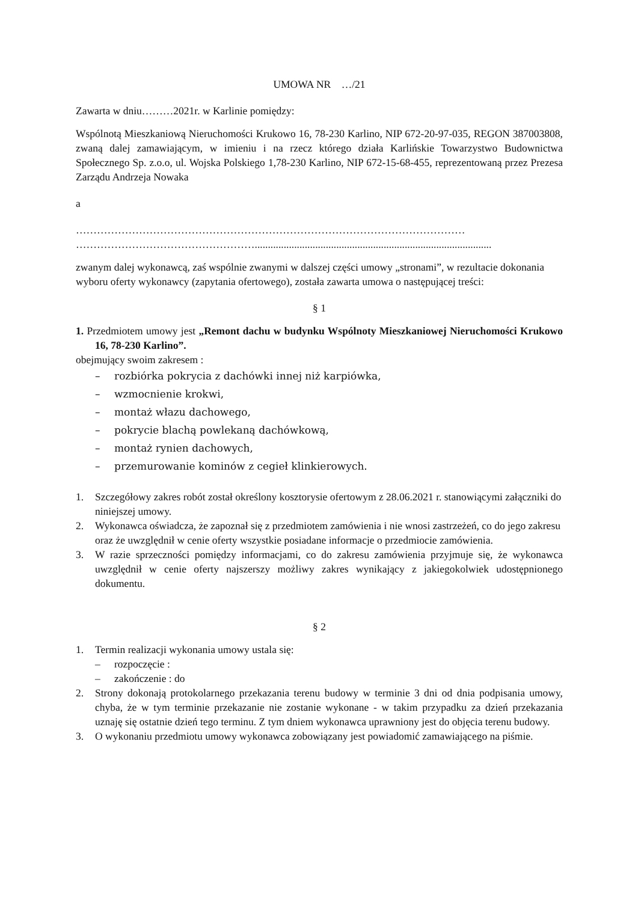UMOWA NR …/21
Zawarta w dniu………2021r. w Karlinie pomiędzy:
Wspólnotą Mieszkaniową Nieruchomości Krukowo 16, 78-230 Karlino, NIP 672-20-97-035, REGON 387003808, zwaną dalej zamawiającym, w imieniu i na rzecz którego działa Karlińskie Towarzystwo Budownictwa Społecznego Sp. z.o.o, ul. Wojska Polskiego 1,78-230 Karlino, NIP 672-15-68-455, reprezentowaną przez Prezesa Zarządu Andrzeja Nowaka
a
…………………………………………………………………………………………………
……………………………………………..........................................................................................
zwanym dalej wykonawcą, zaś wspólnie zwanymi w dalszej części umowy „stronami”, w rezultacie dokonania wyboru oferty wykonawcy (zapytania ofertowego), została zawarta umowa o następującej treści:
§ 1
1. Przedmiotem umowy jest „Remont dachu w budynku Wspólnoty Mieszkaniowej Nieruchomości Krukowo 16, 78-230 Karlino”.
obejmujący swoim zakresem :
– rozbiórka pokrycia z dachówki innej niż karpiówka,
– wzmocnienie krokwi,
– montaż włazu dachowego,
– pokrycie blachą powlekaną dachówkową,
– montaż rynien dachowych,
– przemurowanie kominów z cegieł klinkierowych.
1. Szczegółowy zakres robót został określony kosztorysie ofertowym z 28.06.2021 r. stanowiącymi załączniki do niniejszej umowy.
2. Wykonawca oświadcza, że zapoznał się z przedmiotem zamówienia i nie wnosi zastrzeżeń, co do jego zakresu oraz że uwzględnił w cenie oferty wszystkie posiadane informacje o przedmiocie zamówienia.
3. W razie sprzeczności pomiędzy informacjami, co do zakresu zamówienia przyjmuje się, że wykonawca uwzględnił w cenie oferty najszerszy możliwy zakres wynikający z jakiegokolwiek udostępnionego dokumentu.
§ 2
1. Termin realizacji wykonania umowy ustala się:
– rozpoczęcie :
– zakończenie : do
2. Strony dokonają protokolarnego przekazania terenu budowy w terminie 3 dni od dnia podpisania umowy, chyba, że w tym terminie przekazanie nie zostanie wykonane - w takim przypadku za dzień przekazania uznaję się ostatnie dzień tego terminu. Z tym dniem wykonawca uprawniony jest do objęcia terenu budowy.
3. O wykonaniu przedmiotu umowy wykonawca zobowiązany jest powiadomić zamawiającego na piśmie.